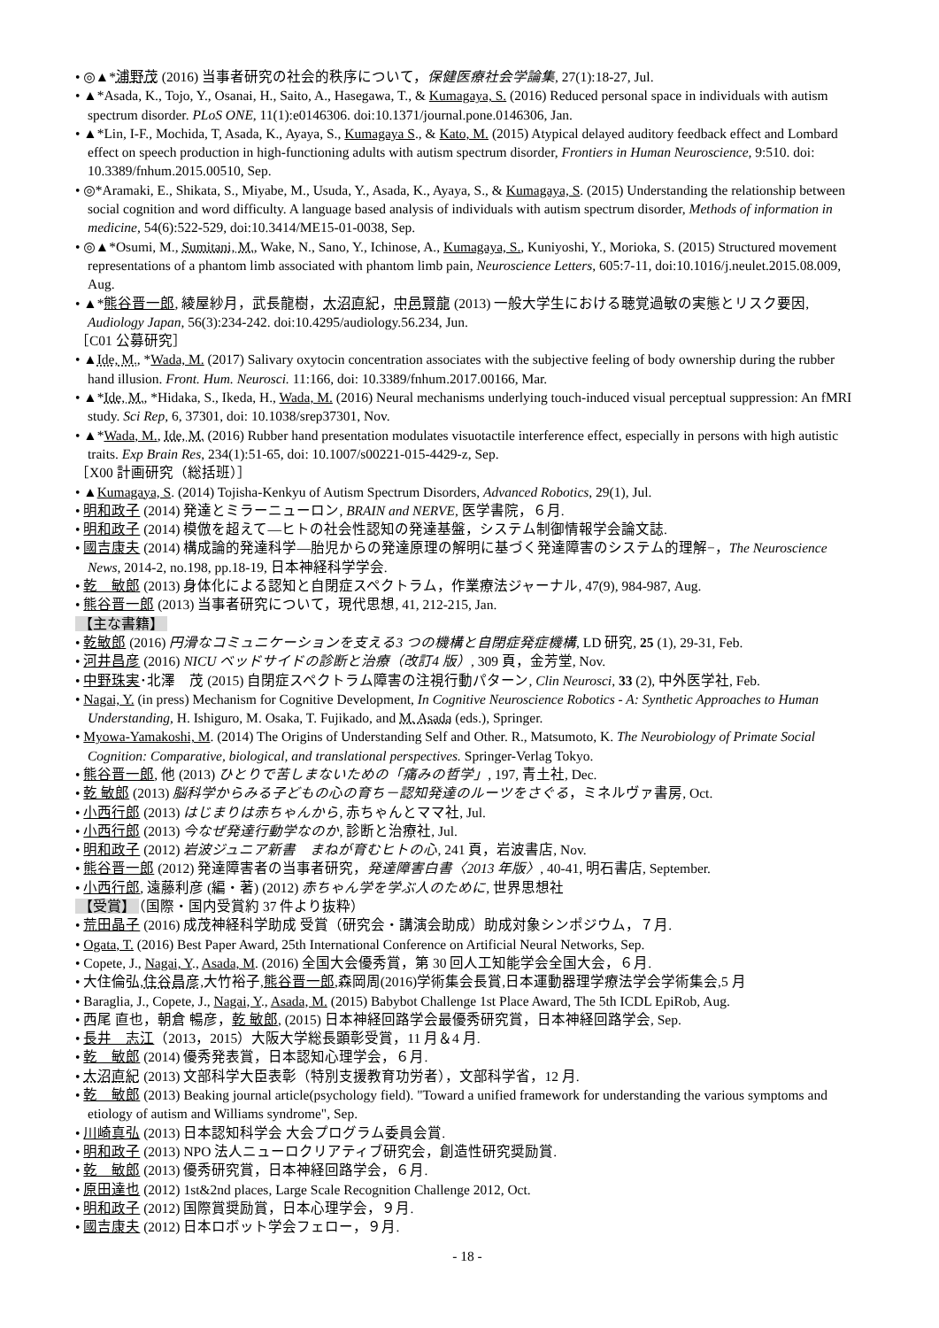• ◎▲*浦野茂 (2016) 当事者研究の社会的秩序について，保健医療社会学論集, 27(1):18-27, Jul.
• ▲*Asada, K., Tojo, Y., Osanai, H., Saito, A., Hasegawa, T., & Kumagaya, S. (2016) Reduced personal space in individuals with autism spectrum disorder. PLoS ONE, 11(1):e0146306. doi:10.1371/journal.pone.0146306, Jan.
• ▲*Lin, I-F., Mochida, T, Asada, K., Ayaya, S., Kumagaya S., & Kato, M. (2015) Atypical delayed auditory feedback effect and Lombard effect on speech production in high-functioning adults with autism spectrum disorder, Frontiers in Human Neuroscience, 9:510. doi: 10.3389/fnhum.2015.00510, Sep.
• ◎*Aramaki, E., Shikata, S., Miyabe, M., Usuda, Y., Asada, K., Ayaya, S., & Kumagaya, S. (2015) Understanding the relationship between social cognition and word difficulty. A language based analysis of individuals with autism spectrum disorder, Methods of information in medicine, 54(6):522-529, doi:10.3414/ME15-01-0038, Sep.
• ◎▲*Osumi, M., Sumitani, M., Wake, N., Sano, Y., Ichinose, A., Kumagaya, S., Kuniyoshi, Y., Morioka, S. (2015) Structured movement representations of a phantom limb associated with phantom limb pain, Neuroscience Letters, 605:7-11, doi:10.1016/j.neulet.2015.08.009, Aug.
• ▲*熊谷晋一郎, 綾屋紗月，武長龍樹，大沼直紀，中邑賢龍 (2013) 一般大学生における聴覚過敏の実態とリスク要因, Audiology Japan, 56(3):234-242. doi:10.4295/audiology.56.234, Jun.
［C01 公募研究］
• ▲Ide, M., *Wada, M. (2017) Salivary oxytocin concentration associates with the subjective feeling of body ownership during the rubber hand illusion. Front. Hum. Neurosci. 11:166, doi: 10.3389/fnhum.2017.00166, Mar.
• ▲*Ide, M., *Hidaka, S., Ikeda, H., Wada, M. (2016) Neural mechanisms underlying touch-induced visual perceptual suppression: An fMRI study. Sci Rep, 6, 37301, doi: 10.1038/srep37301, Nov.
• ▲*Wada, M., Ide, M. (2016) Rubber hand presentation modulates visuotactile interference effect, especially in persons with high autistic traits. Exp Brain Res, 234(1):51-65, doi: 10.1007/s00221-015-4429-z, Sep.
［X00 計画研究（総括班）］
• ▲Kumagaya, S. (2014) Tojisha-Kenkyu of Autism Spectrum Disorders, Advanced Robotics, 29(1), Jul.
• 明和政子 (2014) 発達とミラーニューロン, BRAIN and NERVE, 医学書院，６月.
• 明和政子 (2014) 模倣を超えて―ヒトの社会性認知の発達基盤，システム制御情報学会論文誌.
• 國吉康夫 (2014) 構成論的発達科学―胎児からの発達原理の解明に基づく発達障害のシステム的理解−，The Neuroscience News, 2014-2, no.198, pp.18-19, 日本神経科学学会.
• 乾　敏郎 (2013) 身体化による認知と自閉症スペクトラム，作業療法ジャーナル, 47(9), 984-987, Aug.
• 熊谷晋一郎 (2013) 当事者研究について，現代思想, 41, 212-215, Jan.
【主な書籍】
• 乾敏郎 (2016) 円滑なコミュニケーションを支える3 つの機構と自閉症発症機構, LD 研究, 25 (1), 29-31, Feb.
• 河井昌彦 (2016) NICU ベッドサイドの診断と治療（改訂4 版）, 309 頁，金芳堂, Nov.
• 中野珠実･北澤　茂 (2015) 自閉症スペクトラム障害の注視行動パターン, Clin Neurosci, 33 (2), 中外医学社, Feb.
• Nagai, Y. (in press) Mechanism for Cognitive Development, In Cognitive Neuroscience Robotics - A: Synthetic Approaches to Human Understanding, H. Ishiguro, M. Osaka, T. Fujikado, and M. Asada (eds.), Springer.
• Myowa-Yamakoshi, M. (2014) The Origins of Understanding Self and Other. R., Matsumoto, K. The Neurobiology of Primate Social Cognition: Comparative, biological, and translational perspectives. Springer-Verlag Tokyo.
• 熊谷晋一郎, 他 (2013) ひとりで苦しまないための「痛みの哲学」, 197, 青土社, Dec.
• 乾 敏郎 (2013) 脳科学からみる子どもの心の育ち－認知発達のルーツをさぐる，ミネルヴァ書房, Oct.
• 小西行郎 (2013) はじまりは赤ちゃんから, 赤ちゃんとママ社, Jul.
• 小西行郎 (2013) 今なぜ発達行動学なのか, 診断と治療社, Jul.
• 明和政子 (2012) 岩波ジュニア新書　まねが育むヒトの心, 241 頁，岩波書店, Nov.
• 熊谷晋一郎 (2012) 発達障害者の当事者研究，発達障害白書〈2013 年版〉, 40-41, 明石書店, September.
• 小西行郎, 遠藤利彦 (編・著) (2012) 赤ちゃん学を学ぶ人のために, 世界思想社
【受賞】 （国際・国内受賞約 37 件より抜粋）
• 荒田晶子 (2016) 成茂神経科学助成 受賞（研究会・講演会助成）助成対象シンポジウム，７月.
• Ogata, T. (2016) Best Paper Award, 25th International Conference on Artificial Neural Networks, Sep.
• Copete, J., Nagai, Y., Asada, M. (2016) 全国大会優秀賞，第 30 回人工知能学会全国大会，６月.
• 大住倫弘,住谷昌彦,大竹裕子,熊谷晋一郎,森岡周(2016)学術集会長賞,日本運動器理学療法学会学術集会,5 月
• Baraglia, J., Copete, J., Nagai, Y., Asada, M. (2015) Babybot Challenge 1st Place Award, The 5th ICDL EpiRob, Aug.
• 西尾 直也，朝倉 暢彦，乾 敏郎, (2015) 日本神経回路学会最優秀研究賞，日本神経回路学会, Sep.
• 長井　志江（2013，2015）大阪大学総長顕彰受賞，11 月＆4 月.
• 乾　敏郎 (2014) 優秀発表賞，日本認知心理学会，６月.
• 大沼直紀 (2013) 文部科学大臣表彰（特別支援教育功労者），文部科学省，12 月.
• 乾　敏郎 (2013) Beaking journal article(psychology field). "Toward a unified framework for understanding the various symptoms and etiology of autism and Williams syndrome", Sep.
• 川崎真弘 (2013) 日本認知科学会 大会プログラム委員会賞.
• 明和政子 (2013) NPO 法人ニューロクリアティブ研究会，創造性研究奨励賞.
• 乾　敏郎 (2013) 優秀研究賞，日本神経回路学会，６月.
• 原田達也 (2012) 1st&2nd places, Large Scale Recognition Challenge 2012, Oct.
• 明和政子 (2012) 国際賞奨励賞，日本心理学会，９月.
• 國吉康夫 (2012) 日本ロボット学会フェロー，９月.
- 18 -